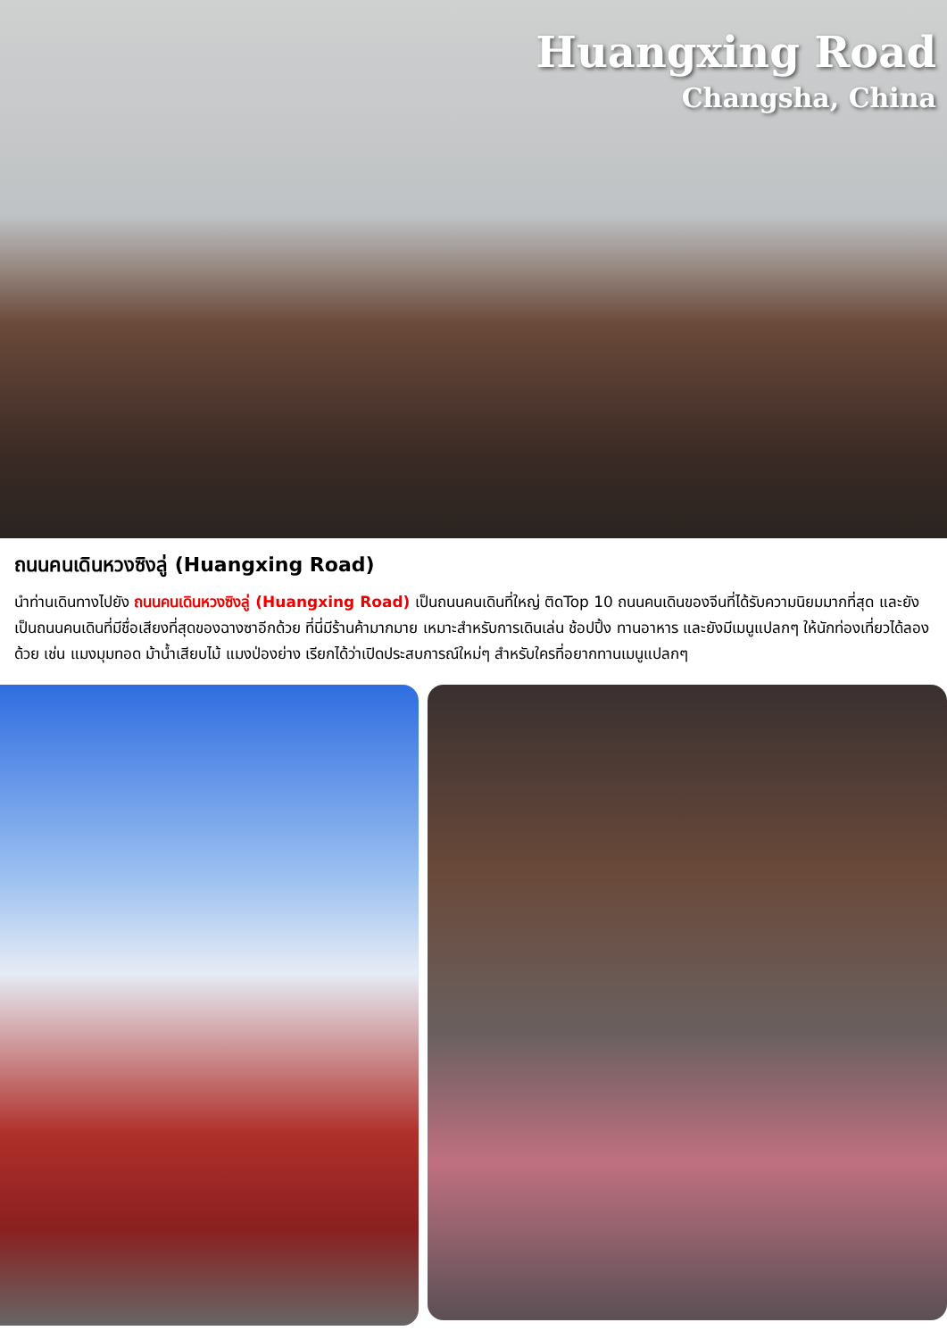Huangxing Road
Changsha, China
ถนนคนเดินหวงซิงลู่ (Huangxing Road)
นำท่านเดินทางไปยัง ถนนคนเดินหวงซิงลู่ (Huangxing Road) เป็นถนนคนเดินที่ใหญ่ ติดTop 10 ถนนคนเดินของจีนที่ได้รับความนิยมมากที่สุด และยังเป็นถนนคนเดินที่มีชื่อเสียงที่สุดของฉางซาอีกด้วย ที่นี่มีร้านค้ามากมาย เหมาะสำหรับการเดินเล่น ช้อปปิ้ง ทานอาหาร และยังมีเมนูแปลกๆ ให้นักท่องเที่ยวได้ลองด้วย เช่น แมงมุมทอด ม้าน้ำเสียบไม้ แมงป่องย่าง เรียกได้ว่าเปิดประสบการณ์ใหม่ๆ สำหรับใครที่อยากทานเมนูแปลกๆ